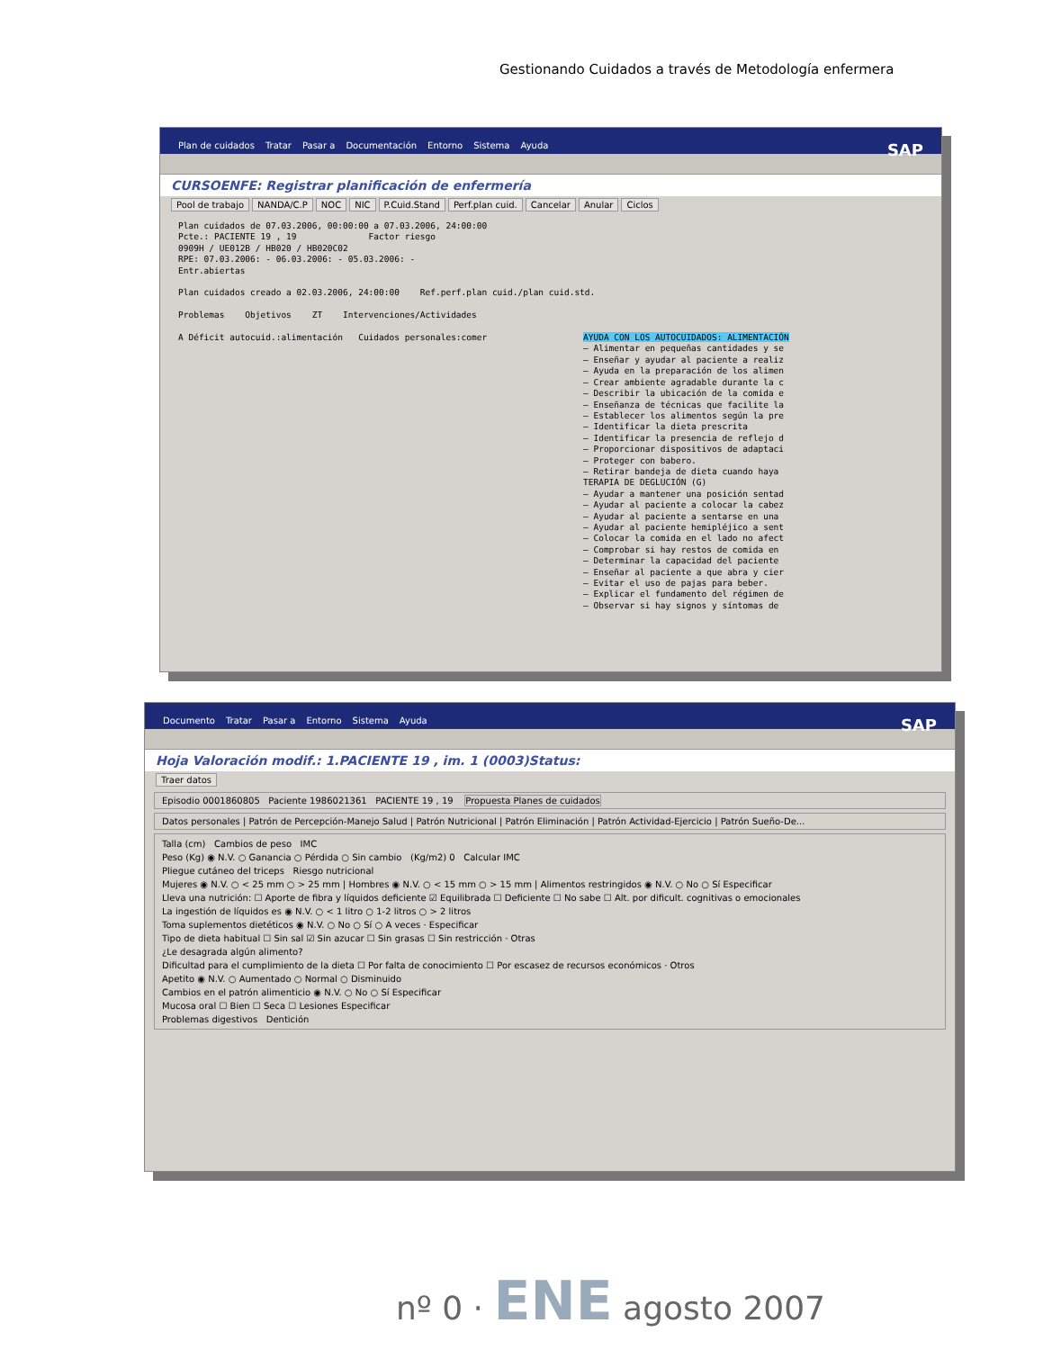Gestionando Cuidados a través de Metodología enfermera
Plan de cuidados Tratar Pasar a Documentación Entorno Sistema Ayuda SAP
CURSOENFE: Registrar planificación de enfermería
Pool de trabajo NANDA/C.P NOC NIC P.Cuid.Stand Perf.plan cuid. Cancelar Anular Ciclos
Plan cuidados de 07.03.2006, 00:00:00 a 07.03.2006, 24:00:00
Pcte.: PACIENTE 19 , 19 Factor riesgo
0909H / UE012B / HB020 / HB020C02
RPE: 07.03.2006: - 06.03.2006: - 05.03.2006: -
Entr.abiertas
Plan cuidados creado a 02.03.2006, 24:00:00 Ref.perf.plan cuid./plan cuid.std.
Problemas Objetivos ZT Intervenciones/Actividades
A Déficit autocuid.:alimentación Cuidados personales:comer AYUDA CON LOS AUTOCUIDADOS: ALIMENTACIÓN
— Alimentar en pequeñas cantidades y se
— Enseñar y ayudar al paciente a realiz
— Ayuda en la preparación de los alimen
— Crear ambiente agradable durante la c
— Describir la ubicación de la comida e
— Enseñanza de técnicas que facilite la
— Establecer los alimentos según la pre
— Identificar la dieta prescrita
— Identificar la presencia de reflejo d
— Proporcionar dispositivos de adaptaci
— Proteger con babero.
— Retirar bandeja de dieta cuando haya
TERAPIA DE DEGLUCIÓN (G)
— Ayudar a mantener una posición sentad
— Ayudar al paciente a colocar la cabez
— Ayudar al paciente a sentarse en una
— Ayudar al paciente hemipléjico a sent
— Colocar la comida en el lado no afect
— Comprobar si hay restos de comida en
— Determinar la capacidad del paciente
— Enseñar al paciente a que abra y cier
— Evitar el uso de pajas para beber.
— Explicar el fundamento del régimen de
— Observar si hay signos y síntomas de
Documento Tratar Pasar a Entorno Sistema Ayuda SAP
Hoja Valoración modif.: 1.PACIENTE 19 , im. 1 (0003)Status:
Traer datos
Episodio 0001860805 Paciente 1986021361 PACIENTE 19 , 19 Propuesta Planes de cuidados
Datos personales | Patrón de Percepción-Manejo Salud | Patrón Nutricional | Patrón Eliminación | Patrón Actividad-Ejercicio | Patrón Sueño-De...
Talla (cm) Cambios de peso IMC
Peso (Kg) ◉ N.V. ○ Ganancia ○ Pérdida ○ Sin cambio (Kg/m2) 0 Calcular IMC
Pliegue cutáneo del triceps Riesgo nutricional
Mujeres ◉ N.V. ○ < 25 mm ○ > 25 mm | Hombres ◉ N.V. ○ < 15 mm ○ > 15 mm | Alimentos restringidos ◉ N.V. ○ No ○ Sí Especificar
Lleva una nutrición: ☐ Aporte de fibra y líquidos deficiente ☑ Equilibrada ☐ Deficiente ☐ No sabe ☐ Alt. por dificult. cognitivas o emocionales
La ingestión de líquidos es ◉ N.V. ○ < 1 litro ○ 1-2 litros ○ > 2 litros
Toma suplementos dietéticos ◉ N.V. ○ No ○ Sí ○ A veces · Especificar
Tipo de dieta habitual ☐ Sin sal ☑ Sin azucar ☐ Sin grasas ☐ Sin restricción · Otras
¿Le desagrada algún alimento?
Dificultad para el cumplimiento de la dieta ☐ Por falta de conocimiento ☐ Por escasez de recursos económicos · Otros
Apetito ◉ N.V. ○ Aumentado ○ Normal ○ Disminuido
Cambios en el patrón alimenticio ◉ N.V. ○ No ○ Sí Especificar
Mucosa oral ☐ Bien ☐ Seca ☐ Lesiones Especificar
Problemas digestivos Dentición
nº 0 · ENE agosto 2007